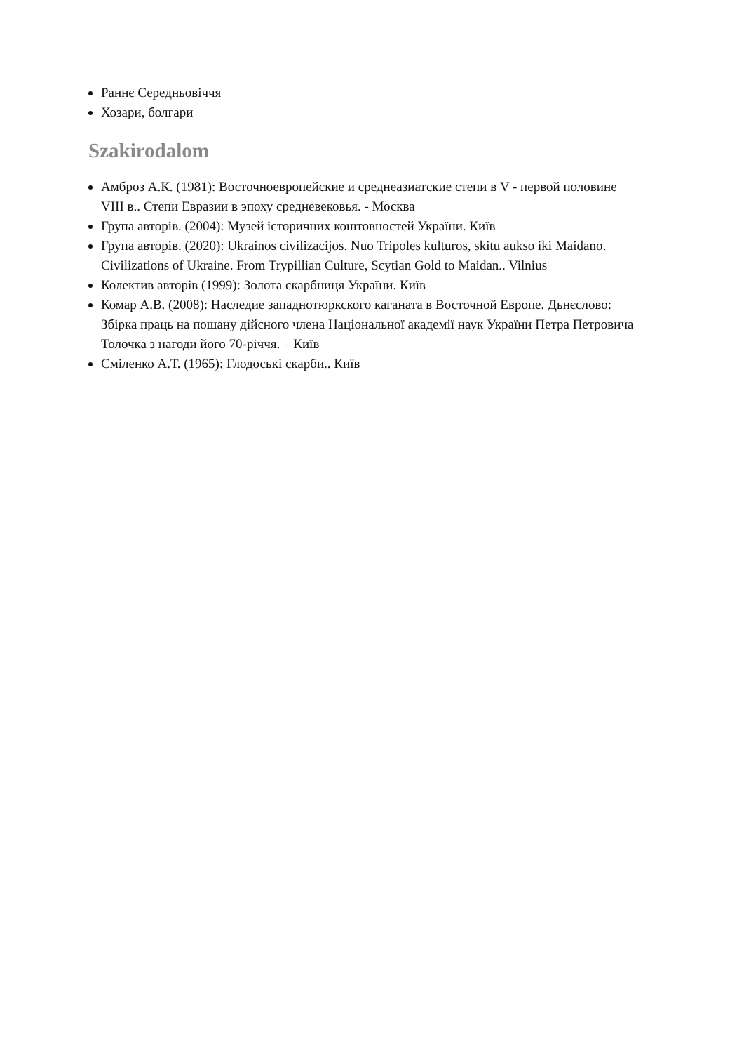Раннє Середньовіччя
Хозари, болгари
Szakirodalom
Амброз А.К. (1981): Восточноевропейские и среднеазиатские степи в V - первой половине VIII в.. Степи Евразии в эпоху средневековья. - Москва
Група авторів. (2004): Музей історичних коштовностей України. Київ
Група авторів. (2020): Ukrainos civilizacijos. Nuo Tripoles kulturos, skitu aukso iki Maidano. Civilizations of Ukraine. From Trypillian Culture, Scytian Gold to Maidan.. Vilnius
Колектив авторів (1999): Золота скарбниця України. Київ
Комар А.В. (2008): Наследие западнотюркского каганата в Восточной Европе. Дьнєслово: Збірка праць на пошану дійсного члена Національної академії наук України Петра Петровича Толочка з нагоди його 70-річчя. – Київ
Сміленко А.Т. (1965): Глодоські скарби.. Київ